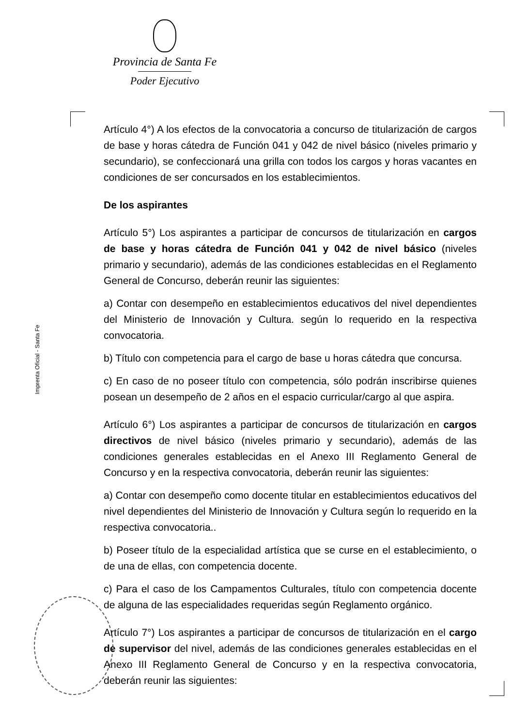Provincia de Santa Fe
Poder Ejecutivo
Imprenta Oficial - Santa Fe
Artículo 4°) A los efectos de la convocatoria a concurso de titularización de cargos de base y horas cátedra de Función 041 y 042 de nivel básico (niveles primario y secundario), se confeccionará una grilla con todos los cargos y horas vacantes en condiciones de ser concursados en los establecimientos.
De los aspirantes
Artículo 5°) Los aspirantes a participar de concursos de titularización en cargos de base y horas cátedra de Función 041 y 042 de nivel básico (niveles primario y secundario), además de las condiciones establecidas en el Reglamento General de Concurso, deberán reunir las siguientes:
a) Contar con desempeño en establecimientos educativos del nivel dependientes del Ministerio de Innovación y Cultura. según lo requerido en la respectiva convocatoria.
b) Título con competencia para el cargo de base u horas cátedra que concursa.
c) En caso de no poseer título con competencia, sólo podrán inscribirse quienes posean un desempeño de 2 años en el espacio curricular/cargo al que aspira.
Artículo 6°) Los aspirantes a participar de concursos de titularización en cargos directivos de nivel básico (niveles primario y secundario), además de las condiciones generales establecidas en el Anexo III Reglamento General de Concurso y en la respectiva convocatoria, deberán reunir las siguientes:
a) Contar con desempeño como docente titular en establecimientos educativos del nivel dependientes del Ministerio de Innovación y Cultura según lo requerido en la respectiva convocatoria..
b) Poseer título de la especialidad artística que se curse en el establecimiento, o de una de ellas, con competencia docente.
c) Para el caso de los Campamentos Culturales, título con competencia docente de alguna de las especialidades requeridas según Reglamento orgánico.
Artículo 7°) Los aspirantes a participar de concursos de titularización en el cargo de supervisor del nivel, además de las condiciones generales establecidas en el Anexo III Reglamento General de Concurso y en la respectiva convocatoria, deberán reunir las siguientes: